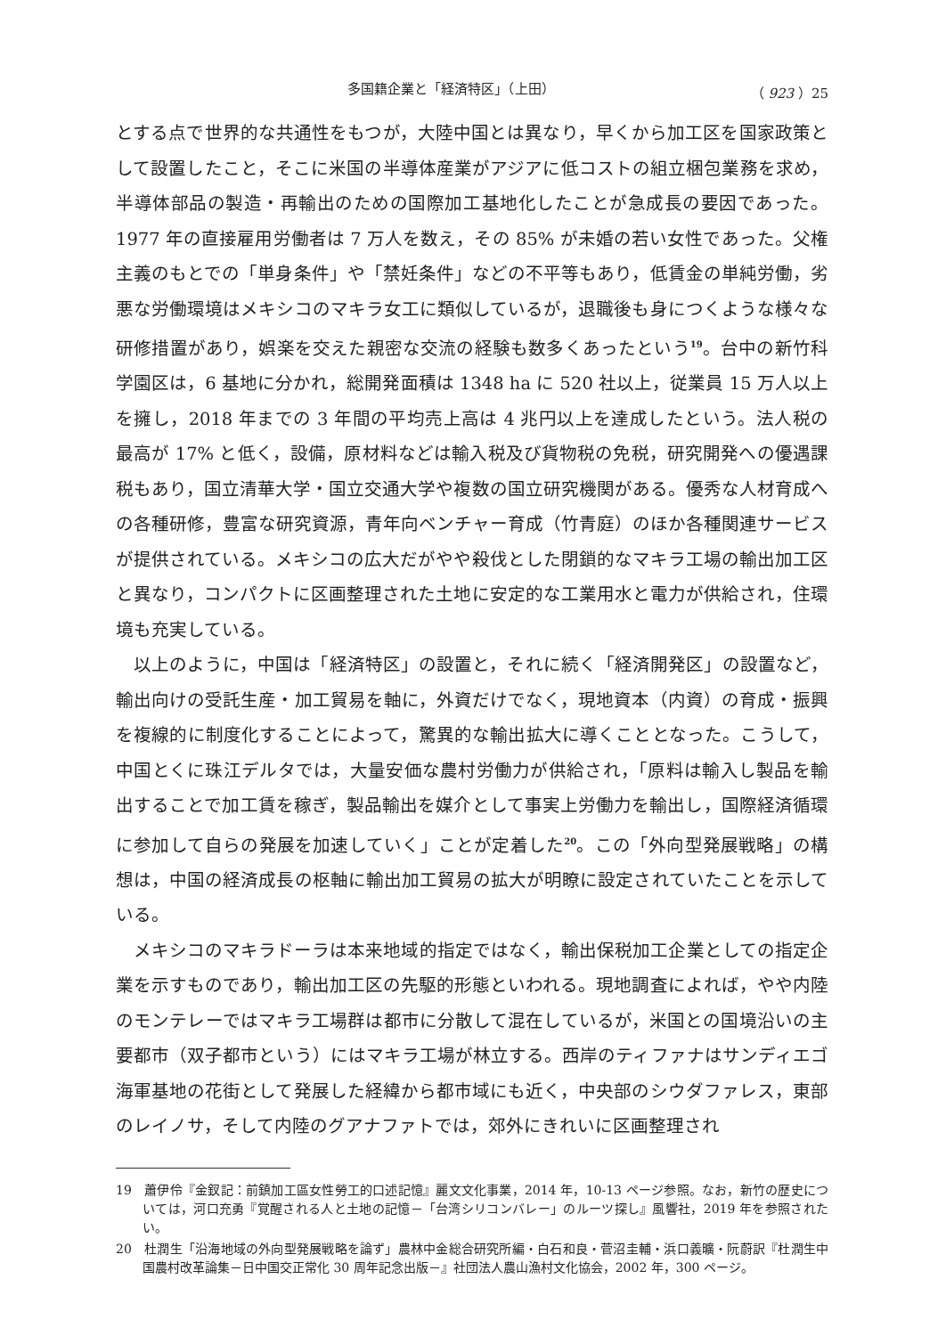多国籍企業と「経済特区」（上田） （ 923 ）25
とする点で世界的な共通性をもつが，大陸中国とは異なり，早くから加工区を国家政策として設置したこと，そこに米国の半導体産業がアジアに低コストの組立梱包業務を求め，半導体部品の製造・再輸出のための国際加工基地化したことが急成長の要因であった。1977 年の直接雇用労働者は 7 万人を数え，その 85% が未婚の若い女性であった。父権主義のもとでの「単身条件」や「禁妊条件」などの不平等もあり，低賃金の単純労働，劣悪な労働環境はメキシコのマキラ女工に類似しているが，退職後も身につくような様々な研修措置があり，娯楽を交えた親密な交流の経験も数多くあったという<sup>19</sup>。台中の新竹科学園区は，6 基地に分かれ，総開発面積は 1348 ha に 520 社以上，従業員 15 万人以上を擁し，2018 年までの 3 年間の平均売上高は 4 兆円以上を達成したという。法人税の最高が 17% と低く，設備，原材料などは輸入税及び貨物税の免税，研究開発への優遇課税もあり，国立清華大学・国立交通大学や複数の国立研究機関がある。優秀な人材育成への各種研修，豊富な研究資源，青年向ベンチャー育成（竹青庭）のほか各種関連サービスが提供されている。メキシコの広大だがやや殺伐とした閉鎖的なマキラ工場の輸出加工区と異なり，コンパクトに区画整理された土地に安定的な工業用水と電力が供給され，住環境も充実している。
以上のように，中国は「経済特区」の設置と，それに続く「経済開発区」の設置など，輸出向けの受託生産・加工貿易を軸に，外資だけでなく，現地資本（内資）の育成・振興を複線的に制度化することによって，驚異的な輸出拡大に導くこととなった。こうして，中国とくに珠江デルタでは，大量安価な農村労働力が供給され，「原料は輸入し製品を輸出することで加工賃を稼ぎ，製品輸出を媒介として事実上労働力を輸出し，国際経済循環に参加して自らの発展を加速していく」ことが定着した<sup>20</sup>。この「外向型発展戦略」の構想は，中国の経済成長の枢軸に輸出加工貿易の拡大が明瞭に設定されていたことを示している。
メキシコのマキラドーラは本来地域的指定ではなく，輸出保税加工企業としての指定企業を示すものであり，輸出加工区の先駆的形態といわれる。現地調査によれば，やや内陸のモンテレーではマキラ工場群は都市に分散して混在しているが，米国との国境沿いの主要都市（双子都市という）にはマキラ工場が林立する。西岸のティファナはサンディエゴ海軍基地の花街として発展した経緯から都市域にも近く，中央部のシウダファレス，東部のレイノサ，そして内陸のグアナファトでは，郊外にきれいに区画整理され
19　蕭伊伶『金釵記：前鎮加工區女性勞工的口述記憶』麗文文化事業，2014 年，10-13 ページ参照。なお，新竹の歴史については，河口充勇『覚醒される人と土地の記憶－「台湾シリコンバレー」のルーツ探し』風響社，2019 年を参照されたい。
20　杜潤生「沿海地域の外向型発展戦略を論ず」農林中金総合研究所編・白石和良・菅沼圭輔・浜口義曠・阮蔚訳『杜潤生中国農村改革論集－日中国交正常化 30 周年記念出版－』社団法人農山漁村文化協会，2002 年，300 ページ。